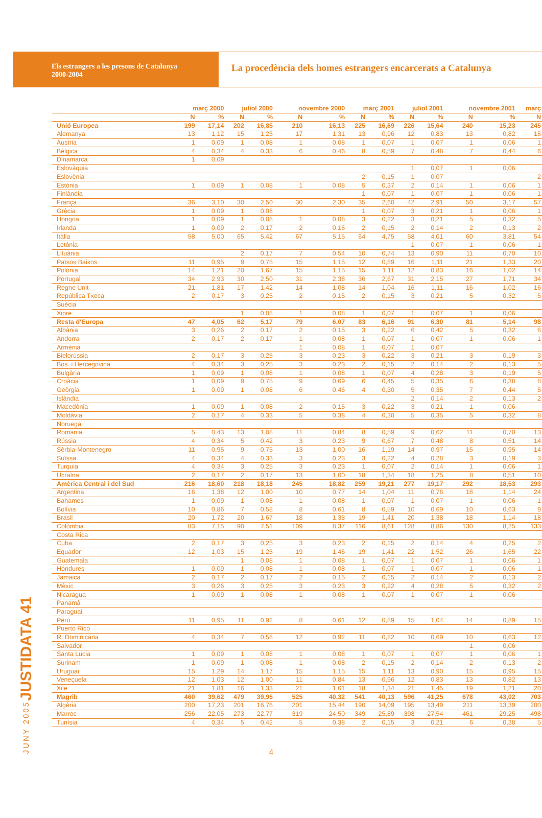Els estrangers a les presons de Catalunya
2000-2004
La procedència dels homes estrangers encarcerats a Catalunya
JUSTIDATA 41
JUNY 2005
| | març 2000 | | juliol 2000 | | novembre 2000 | | març 2001 | | juliol 2001 | | novembre 2001 | | març |
| --- | --- | --- | --- | --- | --- | --- | --- | --- | --- | --- | --- | --- | --- |
| | N | % | N | % | N | % | N | % | N | % | N | % | N |
| Unió Europea | 199 | 17,14 | 202 | 16,85 | 210 | 16,13 | 225 | 16,69 | 226 | 15,64 | 240 | 15,23 | 245 |
| Alemanya | 13 | 1,12 | 15 | 1,25 | 17 | 1,31 | 13 | 0,96 | 12 | 0,83 | 13 | 0,82 | 15 |
| Àustria | 1 | 0,09 | 1 | 0,08 | 1 | 0,08 | 1 | 0,07 | 1 | 0,07 | 1 | 0,06 | 1 |
| Bèlgica | 4 | 0,34 | 4 | 0,33 | 6 | 0,46 | 8 | 0,59 | 7 | 0,48 | 7 | 0,44 | 6 |
| Dinamarca | 1 | 0,09 | | | | | | | | | | | |
| Eslovàquia | | | | | | | | | 1 | 0,07 | 1 | 0,06 | |
| Eslovènia | | | | | | | 2 | 0,15 | 1 | 0,07 | | | 2 |
| Estònia | 1 | 0,09 | 1 | 0,08 | 1 | 0,08 | 5 | 0,37 | 2 | 0,14 | 1 | 0,06 | 1 |
| Finlàndia | | | | | | | 1 | 0,07 | 1 | 0,07 | 1 | 0,06 | 1 |
| França | 36 | 3,10 | 30 | 2,50 | 30 | 2,30 | 35 | 2,60 | 42 | 2,91 | 50 | 3,17 | 57 |
| Grècia | 1 | 0,09 | 1 | 0,08 | | | 1 | 0,07 | 3 | 0,21 | 1 | 0,06 | 1 |
| Hongria | 1 | 0,09 | 1 | 0,08 | 1 | 0,08 | 3 | 0,22 | 3 | 0,21 | 5 | 0,32 | 5 |
| Irlanda | 1 | 0,09 | 2 | 0,17 | 2 | 0,15 | 2 | 0,15 | 2 | 0,14 | 2 | 0,13 | 2 |
| Itàlia | 58 | 5,00 | 65 | 5,42 | 67 | 5,15 | 64 | 4,75 | 58 | 4,01 | 60 | 3,81 | 54 |
| Letònia | | | | | | | | | 1 | 0,07 | 1 | 0,06 | 1 |
| Lituània | | | 2 | 0,17 | 7 | 0,54 | 10 | 0,74 | 13 | 0,90 | 11 | 0,70 | 10 |
| Països Baixos | 11 | 0,95 | 9 | 0,75 | 15 | 1,15 | 12 | 0,89 | 16 | 1,11 | 21 | 1,33 | 20 |
| Polònia | 14 | 1,21 | 20 | 1,67 | 15 | 1,15 | 15 | 1,11 | 12 | 0,83 | 16 | 1,02 | 14 |
| Portugal | 34 | 2,93 | 30 | 2,50 | 31 | 2,38 | 36 | 2,67 | 31 | 2,15 | 27 | 1,71 | 34 |
| Regne Unit | 21 | 1,81 | 17 | 1,42 | 14 | 1,08 | 14 | 1,04 | 16 | 1,11 | 16 | 1,02 | 16 |
| República Txeca | 2 | 0,17 | 3 | 0,25 | 2 | 0,15 | 2 | 0,15 | 3 | 0,21 | 5 | 0,32 | 5 |
| Suècia | | | | | | | | | | | | | |
| Xipre | | | 1 | 0,08 | 1 | 0,08 | 1 | 0,07 | 1 | 0,07 | 1 | 0,06 | |
| Resta d'Europa | 47 | 4,05 | 62 | 5,17 | 79 | 6,07 | 83 | 6,16 | 91 | 6,30 | 81 | 5,14 | 98 |
| Albània | 3 | 0,26 | 2 | 0,17 | 2 | 0,15 | 3 | 0,22 | 6 | 0,42 | 5 | 0,32 | 6 |
| Andorra | 2 | 0,17 | 2 | 0,17 | 1 | 0,08 | 1 | 0,07 | 1 | 0,07 | 1 | 0,06 | 1 |
| Arménia | | | | | 1 | 0,08 | 1 | 0,07 | 1 | 0,07 | | | |
| Bielorússia | 2 | 0,17 | 3 | 0,25 | 3 | 0,23 | 3 | 0,22 | 3 | 0,21 | 3 | 0,19 | 3 |
| Bos. i Hercegovina | 4 | 0,34 | 3 | 0,25 | 3 | 0,23 | 2 | 0,15 | 2 | 0,14 | 2 | 0,13 | 5 |
| Bulgària | 1 | 0,09 | 1 | 0,08 | 1 | 0,08 | 1 | 0,07 | 4 | 0,28 | 3 | 0,19 | 5 |
| Croàcia | 1 | 0,09 | 9 | 0,75 | 9 | 0,69 | 6 | 0,45 | 5 | 0,35 | 6 | 0,38 | 8 |
| Geòrgia | 1 | 0,09 | 1 | 0,08 | 6 | 0,46 | 4 | 0,30 | 5 | 0,35 | 7 | 0,44 | 5 |
| Islàndia | | | | | | | | | 2 | 0,14 | 2 | 0,13 | 2 |
| Macedònia | 1 | 0,09 | 1 | 0,08 | 2 | 0,15 | 3 | 0,22 | 3 | 0,21 | 1 | 0,06 | |
| Moldàvia | 2 | 0,17 | 4 | 0,33 | 5 | 0,38 | 4 | 0,30 | 5 | 0,35 | 5 | 0,32 | 8 |
| Noruega | | | | | | | | | | | | | |
| Romania | 5 | 0,43 | 13 | 1,08 | 11 | 0,84 | 8 | 0,59 | 9 | 0,62 | 11 | 0,70 | 13 |
| Rússia | 4 | 0,34 | 5 | 0,42 | 3 | 0,23 | 9 | 0,67 | 7 | 0,48 | 8 | 0,51 | 14 |
| Sèrbia-Montenegro | 11 | 0,95 | 9 | 0,75 | 13 | 1,00 | 16 | 1,19 | 14 | 0,97 | 15 | 0,95 | 14 |
| Suïssa | 4 | 0,34 | 4 | 0,33 | 3 | 0,23 | 3 | 0,22 | 4 | 0,28 | 3 | 0,19 | 3 |
| Turquia | 4 | 0,34 | 3 | 0,25 | 3 | 0,23 | 1 | 0,07 | 2 | 0,14 | 1 | 0,06 | 1 |
| Ucraïna | 2 | 0,17 | 2 | 0,17 | 13 | 1,00 | 18 | 1,34 | 18 | 1,25 | 8 | 0,51 | 10 |
| Amèrica Central i del Sud | 216 | 18,60 | 218 | 18,18 | 245 | 18,82 | 259 | 19,21 | 277 | 19,17 | 292 | 18,53 | 293 |
| Argentina | 16 | 1,38 | 12 | 1,00 | 10 | 0,77 | 14 | 1,04 | 11 | 0,76 | 18 | 1,14 | 24 |
| Bahames | 1 | 0,09 | 1 | 0,08 | 1 | 0,08 | 1 | 0,07 | 1 | 0,07 | 1 | 0,06 | 1 |
| Bolívia | 10 | 0,86 | 7 | 0,58 | 8 | 0,61 | 8 | 0,59 | 10 | 0,69 | 10 | 0,63 | 9 |
| Brasil | 20 | 1,72 | 20 | 1,67 | 18 | 1,38 | 19 | 1,41 | 20 | 1,38 | 18 | 1,14 | 18 |
| Colòmbia | 83 | 7,15 | 90 | 7,51 | 109 | 8,37 | 116 | 8,61 | 128 | 8,86 | 130 | 8,25 | 133 |
| Costa Rica | | | | | | | | | | | | | |
| Cuba | 2 | 0,17 | 3 | 0,25 | 3 | 0,23 | 2 | 0,15 | 2 | 0,14 | 4 | 0,25 | 2 |
| Equador | 12 | 1,03 | 15 | 1,25 | 19 | 1,46 | 19 | 1,41 | 22 | 1,52 | 26 | 1,65 | 22 |
| Guatemala | | | 1 | 0,08 | 1 | 0,08 | 1 | 0,07 | 1 | 0,07 | 1 | 0,06 | 1 |
| Hondures | 1 | 0,09 | 1 | 0,08 | 1 | 0,08 | 1 | 0,07 | 1 | 0,07 | 1 | 0,06 | 1 |
| Jamaica | 2 | 0,17 | 2 | 0,17 | 2 | 0,15 | 2 | 0,15 | 2 | 0,14 | 2 | 0,13 | 2 |
| Mèxic | 3 | 0,26 | 3 | 0,25 | 3 | 0,23 | 3 | 0,22 | 4 | 0,28 | 5 | 0,32 | 2 |
| Nicaragua | 1 | 0,09 | 1 | 0,08 | 1 | 0,08 | 1 | 0,07 | 1 | 0,07 | 1 | 0,06 | |
| Panamà | | | | | | | | | | | | | |
| Paraguai | | | | | | | | | | | | | |
| Perú | 11 | 0,95 | 11 | 0,92 | 8 | 0,61 | 12 | 0,89 | 15 | 1,04 | 14 | 0,89 | 15 |
| Puerto Rico | | | | | | | | | | | | | |
| R. Dominicana | 4 | 0,34 | 7 | 0,58 | 12 | 0,92 | 11 | 0,82 | 10 | 0,69 | 10 | 0,63 | 12 |
| Salvador | | | | | | | | | | | 1 | 0,06 | |
| Santa Lucia | 1 | 0,09 | 1 | 0,08 | 1 | 0,08 | 1 | 0,07 | 1 | 0,07 | 1 | 0,06 | 1 |
| Surinam | 1 | 0,09 | 1 | 0,08 | 1 | 0,08 | 2 | 0,15 | 2 | 0,14 | 2 | 0,13 | 2 |
| Uruguai | 15 | 1,29 | 14 | 1,17 | 15 | 1,15 | 15 | 1,11 | 13 | 0,90 | 15 | 0,95 | 15 |
| Veneçuela | 12 | 1,03 | 12 | 1,00 | 11 | 0,84 | 13 | 0,96 | 12 | 0,83 | 13 | 0,82 | 13 |
| Xile | 21 | 1,81 | 16 | 1,33 | 21 | 1,61 | 18 | 1,34 | 21 | 1,45 | 19 | 1,21 | 20 |
| Magrib | 460 | 39,62 | 479 | 39,95 | 525 | 40,32 | 541 | 40,13 | 596 | 41,25 | 678 | 43,02 | 703 |
| Algèria | 200 | 17,23 | 201 | 16,76 | 201 | 15,44 | 190 | 14,09 | 195 | 13,49 | 211 | 13,39 | 200 |
| Marroc | 256 | 22,05 | 273 | 22,77 | 319 | 24,50 | 349 | 25,89 | 398 | 27,54 | 461 | 29,25 | 498 |
| Tunísia | 4 | 0,34 | 5 | 0,42 | 5 | 0,38 | 2 | 0,15 | 3 | 0,21 | 6 | 0,38 | 5 |
4